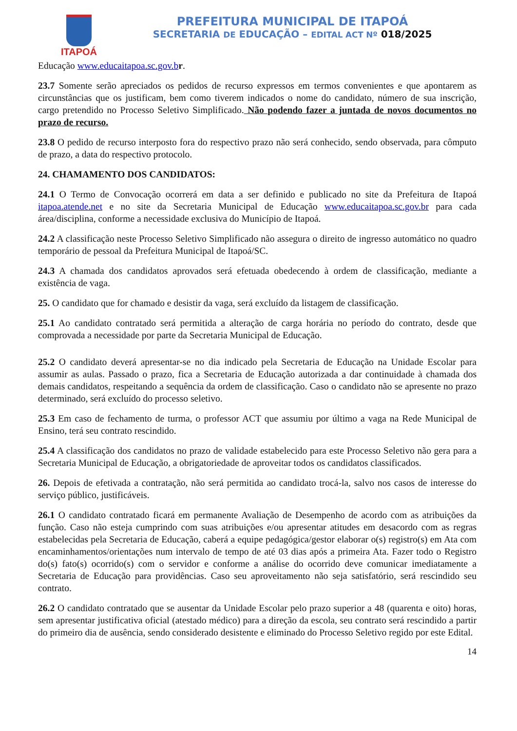ITAPOÁ
PREFEITURA MUNICIPAL DE ITAPOÁ
SECRETARIA DE EDUCAÇÃO – EDITAL ACT Nº 018/2025
Educação www.educaitapoa.sc.gov.b r.
23.7 Somente serão apreciados os pedidos de recurso expressos em termos convenientes e que apontarem as circunstâncias que os justificam, bem como tiverem indicados o nome do candidato, número de sua inscrição, cargo pretendido no Processo Seletivo Simplificado. Não podendo fazer a juntada de novos documentos no prazo de recurso.
23.8 O pedido de recurso interposto fora do respectivo prazo não será conhecido, sendo observada, para cômputo de prazo, a data do respectivo protocolo.
24. CHAMAMENTO DOS CANDIDATOS:
24.1 O Termo de Convocação ocorrerá em data a ser definido e publicado no site da Prefeitura de Itapoá itapoa.atende.net e no site da Secretaria Municipal de Educação www.educaitapoa.sc.gov.br para cada área/disciplina, conforme a necessidade exclusiva do Município de Itapoá.
24.2 A classificação neste Processo Seletivo Simplificado não assegura o direito de ingresso automático no quadro temporário de pessoal da Prefeitura Municipal de Itapoá/SC.
24.3 A chamada dos candidatos aprovados será efetuada obedecendo à ordem de classificação, mediante a existência de vaga.
25. O candidato que for chamado e desistir da vaga, será excluído da listagem de classificação.
25.1 Ao candidato contratado será permitida a alteração de carga horária no período do contrato, desde que comprovada a necessidade por parte da Secretaria Municipal de Educação.
25.2 O candidato deverá apresentar-se no dia indicado pela Secretaria de Educação na Unidade Escolar para assumir as aulas. Passado o prazo, fica a Secretaria de Educação autorizada a dar continuidade à chamada dos demais candidatos, respeitando a sequência da ordem de classificação. Caso o candidato não se apresente no prazo determinado, será excluído do processo seletivo.
25.3 Em caso de fechamento de turma, o professor ACT que assumiu por último a vaga na Rede Municipal de Ensino, terá seu contrato rescindido.
25.4 A classificação dos candidatos no prazo de validade estabelecido para este Processo Seletivo não gera para a Secretaria Municipal de Educação, a obrigatoriedade de aproveitar todos os candidatos classificados.
26. Depois de efetivada a contratação, não será permitida ao candidato trocá-la, salvo nos casos de interesse do serviço público, justificáveis.
26.1 O candidato contratado ficará em permanente Avaliação de Desempenho de acordo com as atribuições da função. Caso não esteja cumprindo com suas atribuições e/ou apresentar atitudes em desacordo com as regras estabelecidas pela Secretaria de Educação, caberá a equipe pedagógica/gestor elaborar o(s) registro(s) em Ata com encaminhamentos/orientações num intervalo de tempo de até 03 dias após a primeira Ata. Fazer todo o Registro do(s) fato(s) ocorrido(s) com o servidor e conforme a análise do ocorrido deve comunicar imediatamente a Secretaria de Educação para providências. Caso seu aproveitamento não seja satisfatório, será rescindido seu contrato.
26.2 O candidato contratado que se ausentar da Unidade Escolar pelo prazo superior a 48 (quarenta e oito) horas, sem apresentar justificativa oficial (atestado médico) para a direção da escola, seu contrato será rescindido a partir do primeiro dia de ausência, sendo considerado desistente e eliminado do Processo Seletivo regido por este Edital.
14